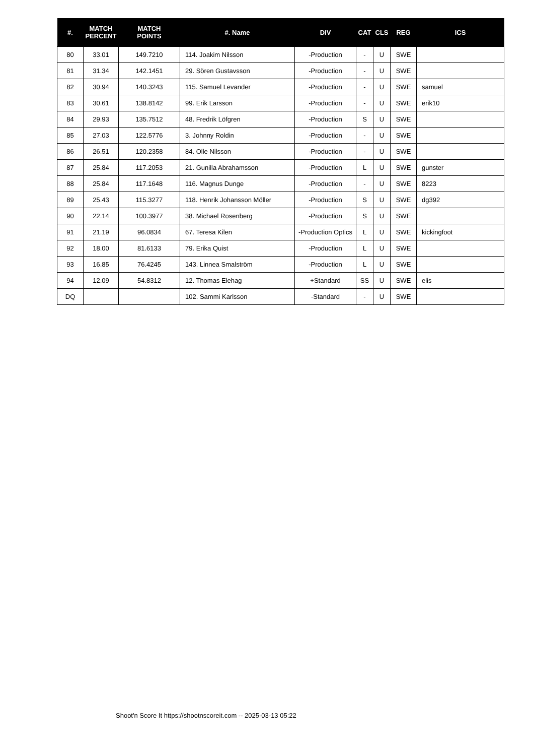| #. | MATCH PERCENT | MATCH POINTS | #. Name | DIV | CAT | CLS | REG | ICS |
| --- | --- | --- | --- | --- | --- | --- | --- | --- |
| 80 | 33.01 | 149.7210 | 114. Joakim Nilsson | -Production | - | U | SWE | |
| 81 | 31.34 | 142.1451 | 29. Sören Gustavsson | -Production | - | U | SWE | |
| 82 | 30.94 | 140.3243 | 115. Samuel Levander | -Production | - | U | SWE | samuel |
| 83 | 30.61 | 138.8142 | 99. Erik Larsson | -Production | - | U | SWE | erik10 |
| 84 | 29.93 | 135.7512 | 48. Fredrik Löfgren | -Production | S | U | SWE | |
| 85 | 27.03 | 122.5776 | 3. Johnny Roldin | -Production | - | U | SWE | |
| 86 | 26.51 | 120.2358 | 84. Olle Nilsson | -Production | - | U | SWE | |
| 87 | 25.84 | 117.2053 | 21. Gunilla Abrahamsson | -Production | L | U | SWE | gunster |
| 88 | 25.84 | 117.1648 | 116. Magnus Dunge | -Production | - | U | SWE | 8223 |
| 89 | 25.43 | 115.3277 | 118. Henrik Johansson Möller | -Production | S | U | SWE | dg392 |
| 90 | 22.14 | 100.3977 | 38. Michael Rosenberg | -Production | S | U | SWE | |
| 91 | 21.19 | 96.0834 | 67. Teresa Kilen | -Production Optics | L | U | SWE | kickingfoot |
| 92 | 18.00 | 81.6133 | 79. Erika Quist | -Production | L | U | SWE | |
| 93 | 16.85 | 76.4245 | 143. Linnea Smalström | -Production | L | U | SWE | |
| 94 | 12.09 | 54.8312 | 12. Thomas Elehag | +Standard | SS | U | SWE | elis |
| DQ | | | 102. Sammi Karlsson | -Standard | - | U | SWE | |
Shoot'n Score It https://shootnscoreit.com -- 2025-03-13 05:22